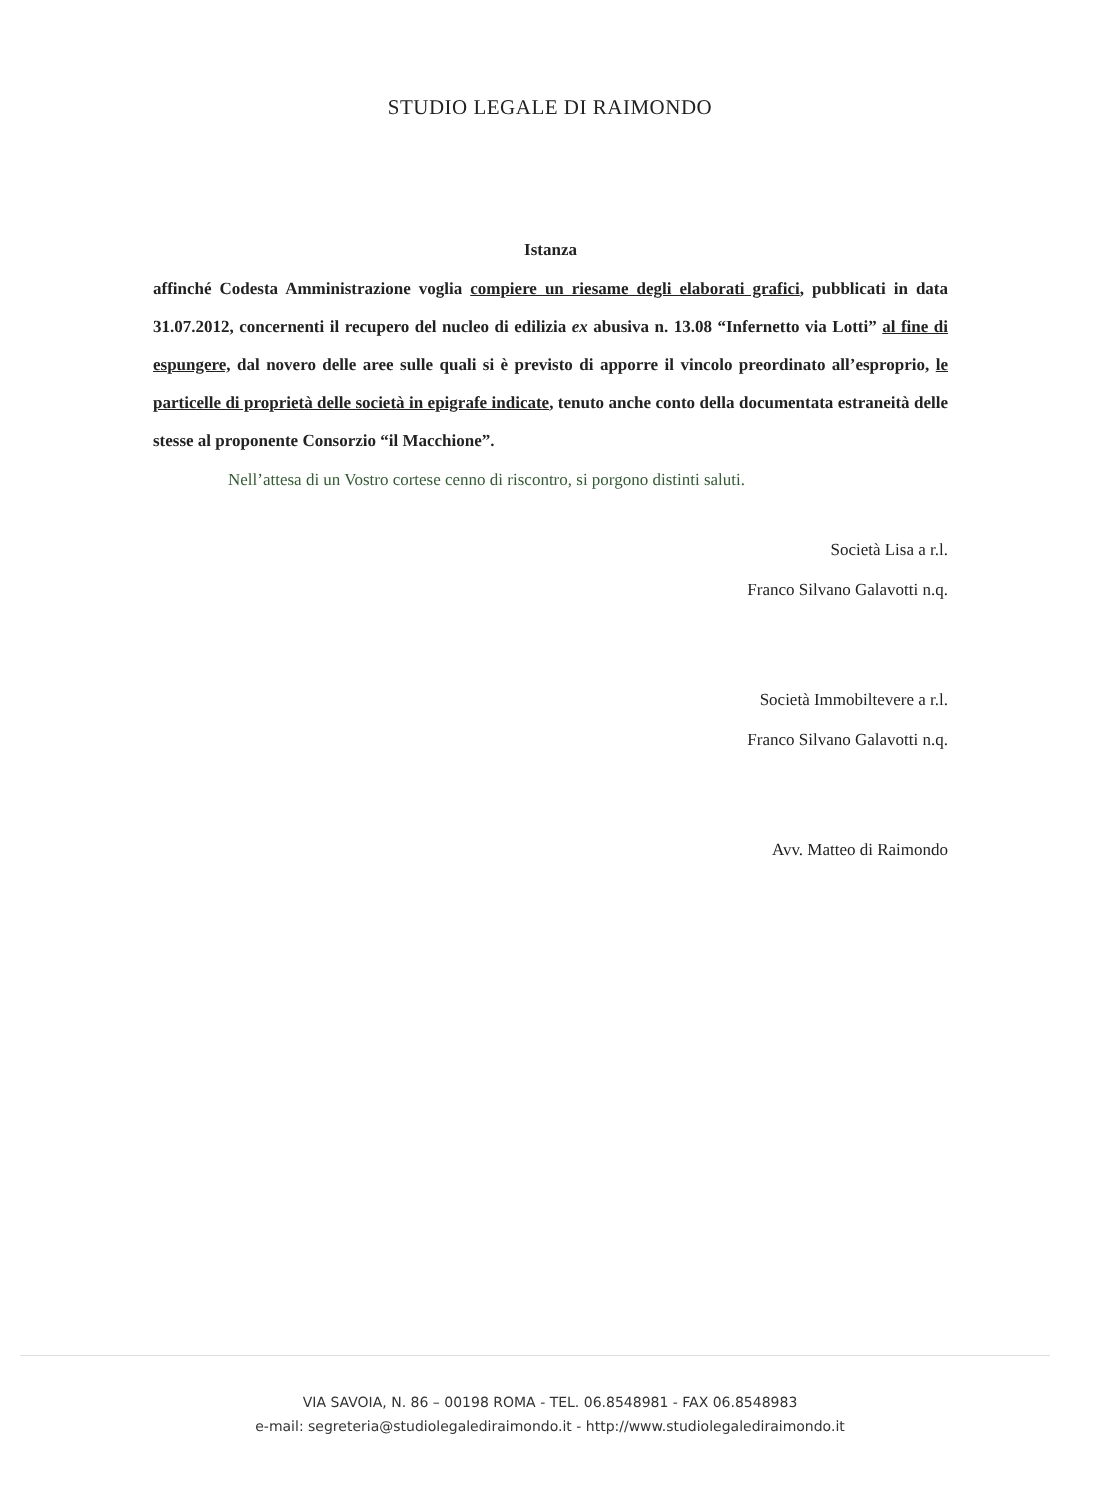STUDIO LEGALE DI RAIMONDO
Istanza
affinché Codesta Amministrazione voglia compiere un riesame degli elaborati grafici, pubblicati in data 31.07.2012, concernenti il recupero del nucleo di edilizia ex abusiva n. 13.08 “Infernetto via Lotti” al fine di espungere, dal novero delle aree sulle quali si è previsto di apporre il vincolo preordinato all’esproprio, le particelle di proprietà delle società in epigrafe indicate, tenuto anche conto della documentata estraneità delle stesse al proponente Consorzio “il Macchione”.
Nell’attesa di un Vostro cortese cenno di riscontro, si porgono distinti saluti.
Società Lisa a r.l.
Franco Silvano Galavotti n.q.
Società Immobiltevere a r.l.
Franco Silvano Galavotti n.q.
Avv. Matteo di Raimondo
VIA SAVOIA, N. 86 – 00198 ROMA - TEL. 06.8548981 - FAX 06.8548983
e-mail: segreteria@studiolegalediraimondo.it - http://www.studiolegalediraimondo.it